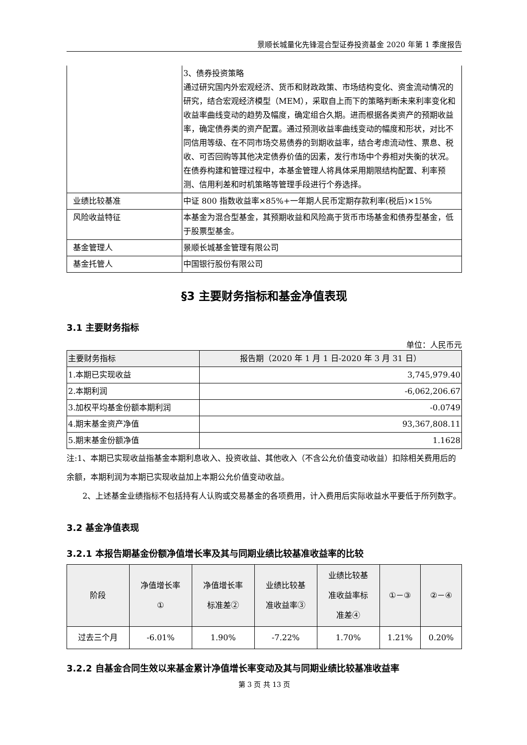景顺长城量化先锋混合型证券投资基金 2020 年第 1 季度报告
| | 3、债券投资策略 通过研究国内外宏观经济、货币和财政政策、市场结构变化、资金流动情况的研究，结合宏观经济模型（MEM），采取自上而下的策略判断未来利率变化和收益率曲线变动的趋势及幅度，确定组合久期。进而根据各类资产的预期收益率，确定债券类的资产配置。通过预测收益率曲线变动的幅度和形状，对比不同信用等级、在不同市场交易债券的到期收益率，结合考虑流动性、票息、税收、可否回购等其他决定债券价值的因素，发行市场中个券相对失衡的状况。在债券构建和管理过程中，本基金管理人将具体采用期限结构配置、利率预测、信用利差和时机策略等管理手段进行个券选择。 |
| 业绩比较基准 | 中证 800 指数收益率×85%+一年期人民币定期存款利率(税后)×15% |
| 风险收益特征 | 本基金为混合型基金，其预期收益和风险高于货币市场基金和债券型基金，低于股票型基金。 |
| 基金管理人 | 景顺长城基金管理有限公司 |
| 基金托管人 | 中国银行股份有限公司 |
§3 主要财务指标和基金净值表现
3.1 主要财务指标
单位：人民币元
| 主要财务指标 | 报告期（2020 年 1 月 1 日-2020 年 3 月 31 日） |
| --- | --- |
| 1.本期已实现收益 | 3,745,979.40 |
| 2.本期利润 | -6,062,206.67 |
| 3.加权平均基金份额本期利润 | -0.0749 |
| 4.期末基金资产净值 | 93,367,808.11 |
| 5.期末基金份额净值 | 1.1628 |
注:1、本期已实现收益指基金本期利息收入、投资收益、其他收入（不含公允价值变动收益）扣除相关费用后的余额，本期利润为本期已实现收益加上本期公允价值变动收益。
2、上述基金业绩指标不包括持有人认购或交易基金的各项费用，计入费用后实际收益水平要低于所列数字。
3.2 基金净值表现
3.2.1 本报告期基金份额净值增长率及其与同期业绩比较基准收益率的比较
| 阶段 | 净值增长率 ① | 净值增长率 标准差② | 业绩比较基 准收益率③ | 业绩比较基 准收益率标 准差④ | ①－③ | ②－④ |
| --- | --- | --- | --- | --- | --- | --- |
| 过去三个月 | -6.01% | 1.90% | -7.22% | 1.70% | 1.21% | 0.20% |
3.2.2 自基金合同生效以来基金累计净值增长率变动及其与同期业绩比较基准收益率
第 3 页 共 13 页